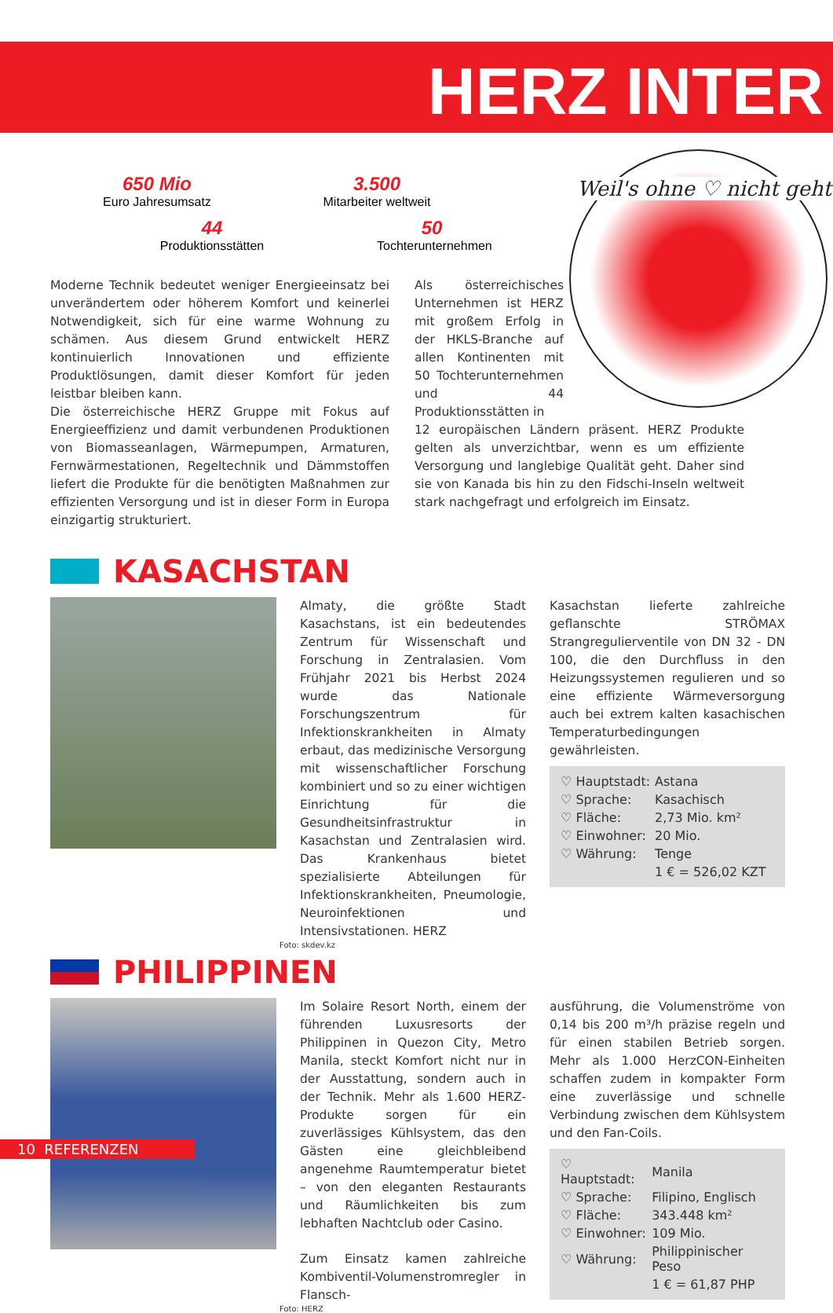HERZ INTER
650 Mio
Euro Jahresumsatz
3.500
Mitarbeiter weltweit
44
Produktionsstätten
50
Tochterunternehmen
Weil's ohne ♡ nicht geht
Moderne Technik bedeutet weniger Energieeinsatz bei unverändertem oder höherem Komfort und keinerlei Notwendigkeit, sich für eine warme Wohnung zu schämen. Aus diesem Grund entwickelt HERZ kontinuierlich Innovationen und effiziente Produktlösungen, damit dieser Komfort für jeden leistbar bleiben kann.
Die österreichische HERZ Gruppe mit Fokus auf Energieeffizienz und damit verbundenen Produktionen von Biomasseanlagen, Wärmepumpen, Armaturen, Fernwärmestationen, Regeltechnik und Dämmstoffen liefert die Produkte für die benötigten Maßnahmen zur effizienten Versorgung und ist in dieser Form in Europa einzigartig strukturiert.
Als österreichisches Unternehmen ist HERZ mit großem Erfolg in der HKLS-Branche auf allen Kontinenten mit 50 Tochterunternehmen und 44 Produktionsstätten in
12 europäischen Ländern präsent. HERZ Produkte gelten als unverzichtbar, wenn es um effiziente Versorgung und langlebige Qualität geht. Daher sind sie von Kanada bis hin zu den Fidschi-Inseln weltweit stark nachgefragt und erfolgreich im Einsatz.
KASACHSTAN
Almaty, die größte Stadt Kasachstans, ist ein bedeutendes Zentrum für Wissenschaft und Forschung in Zentralasien. Vom Frühjahr 2021 bis Herbst 2024 wurde das Nationale Forschungszentrum für Infektionskrankheiten in Almaty erbaut, das medizinische Versorgung mit wissenschaftlicher Forschung kombiniert und so zu einer wichtigen Einrichtung für die Gesundheitsinfrastruktur in Kasachstan und Zentralasien wird. Das Krankenhaus bietet spezialisierte Abteilungen für Infektionskrankheiten, Pneumologie, Neuroinfektionen und Intensivstationen. HERZ
Kasachstan lieferte zahlreiche geflanschte STRÖMAX Strangregulierventile von DN 32 - DN 100, die den Durchfluss in den Heizungssystemen regulieren und so eine effiziente Wärmeversorgung auch bei extrem kalten kasachischen Temperaturbedingungen gewährleisten.
| ♡ Hauptstadt: | Astana |
| ♡ Sprache: | Kasachisch |
| ♡ Fläche: | 2,73 Mio. km² |
| ♡ Einwohner: | 20 Mio. |
| ♡ Währung: | Tenge |
| | 1 € = 526,02 KZT |
Foto: skdev.kz
PHILIPPINEN
Im Solaire Resort North, einem der führenden Luxusresorts der Philippinen in Quezon City, Metro Manila, steckt Komfort nicht nur in der Ausstattung, sondern auch in der Technik. Mehr als 1.600 HERZ-Produkte sorgen für ein zuverlässiges Kühlsystem, das den Gästen eine gleichbleibend angenehme Raumtemperatur bietet – von den eleganten Restaurants und Räumlichkeiten bis zum lebhaften Nachtclub oder Casino.
Zum Einsatz kamen zahlreiche Kombiventil-Volumenstromregler in Flansch-
ausführung, die Volumenströme von 0,14 bis 200 m³/h präzise regeln und für einen stabilen Betrieb sorgen. Mehr als 1.000 HerzCON-Einheiten schaffen zudem in kompakter Form eine zuverlässige und schnelle Verbindung zwischen dem Kühlsystem und den Fan-Coils.
| ♡ Hauptstadt: | Manila |
| ♡ Sprache: | Filipino, Englisch |
| ♡ Fläche: | 343.448 km² |
| ♡ Einwohner: | 109 Mio. |
| ♡ Währung: | Philippinischer Peso |
| | 1 € = 61,87 PHP |
Foto: HERZ
10 REFERENZEN